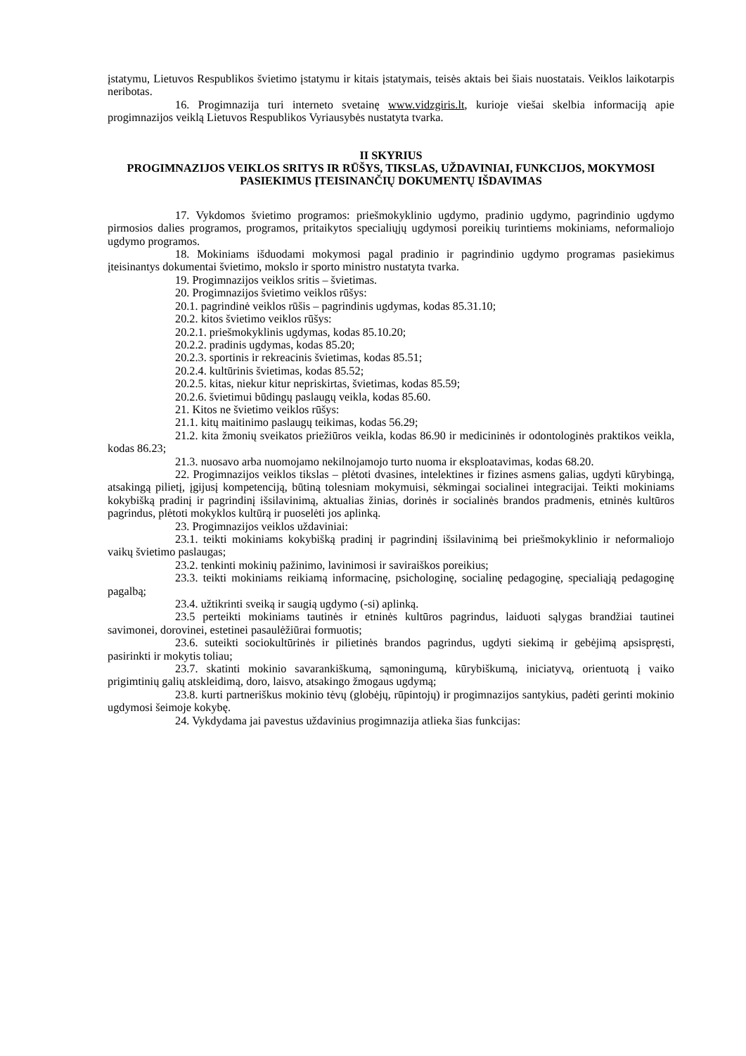įstatymu, Lietuvos Respublikos švietimo įstatymu ir kitais įstatymais, teisės aktais bei šiais nuostatais. Veiklos laikotarpis neribotas.
16. Progimnazija turi interneto svetainę www.vidzgiris.lt, kurioje viešai skelbia informaciją apie progimnazijos veiklą Lietuvos Respublikos Vyriausybės nustatyta tvarka.
II SKYRIUS
PROGIMNAZIJOS VEIKLOS SRITYS IR RŪŠYS, TIKSLAS, UŽDAVINIAI, FUNKCIJOS, MOKYMOSI PASIEKIMUS ĮTEISINANČIŲ DOKUMENTŲ IŠDAVIMAS
17. Vykdomos švietimo programos: priešmokyklinio ugdymo, pradinio ugdymo, pagrindinio ugdymo pirmosios dalies programos, programos, pritaikytos specialiųjų ugdymosi poreikių turintiems mokiniams, neformaliojo ugdymo programos.
18. Mokiniams išduodami mokymosi pagal pradinio ir pagrindinio ugdymo programas pasiekimus įteisinantys dokumentai švietimo, mokslo ir sporto ministro nustatyta tvarka.
19. Progimnazijos veiklos sritis – švietimas.
20. Progimnazijos švietimo veiklos rūšys:
20.1. pagrindinė veiklos rūšis – pagrindinis ugdymas, kodas 85.31.10;
20.2. kitos švietimo veiklos rūšys:
20.2.1. priešmokyklinis ugdymas, kodas 85.10.20;
20.2.2. pradinis ugdymas, kodas 85.20;
20.2.3. sportinis ir rekreacinis švietimas, kodas 85.51;
20.2.4. kultūrinis švietimas, kodas 85.52;
20.2.5. kitas, niekur kitur nepriskirtas, švietimas, kodas 85.59;
20.2.6. švietimui būdingų paslaugų veikla, kodas 85.60.
21. Kitos ne švietimo veiklos rūšys:
21.1. kitų maitinimo paslaugų teikimas, kodas 56.29;
21.2. kita žmonių sveikatos priežiūros veikla, kodas 86.90 ir medicininės ir odontologinės praktikos veikla, kodas 86.23;
21.3. nuosavo arba nuomojamo nekilnojamojo turto nuoma ir eksploatavimas, kodas 68.20.
22. Progimnazijos veiklos tikslas – plėtoti dvasines, intelektines ir fizines asmens galias, ugdyti kūrybingą, atsakingą pilietį, įgijusį kompetenciją, būtiną tolesniam mokymuisi, sėkmingai socialinei integracijai. Teikti mokiniams kokybišką pradinį ir pagrindinį išsilavinimą, aktualias žinias, dorinės ir socialinės brandos pradmenis, etninės kultūros pagrindus, plėtoti mokyklos kultūrą ir puoselėti jos aplinką.
23. Progimnazijos veiklos uždaviniai:
23.1. teikti mokiniams kokybišką pradinį ir pagrindinį išsilavinimą bei priešmokyklinio ir neformaliojo vaikų švietimo paslaugas;
23.2. tenkinti mokinių pažinimo, lavinimosi ir saviraiškos poreikius;
23.3. teikti mokiniams reikiamą informacinę, psichologinę, socialinę pedagoginę, specialiąją pedagoginę pagalbą;
23.4. užtikrinti sveiką ir saugią ugdymo (-si) aplinką.
23.5 perteikti mokiniams tautinės ir etninės kultūros pagrindus, laiduoti sąlygas brandžiai tautinei savimonei, dorovinei, estetinei pasaulėžiūrai formuotis;
23.6. suteikti sociokultūrinės ir pilietinės brandos pagrindus, ugdyti siekimą ir gebėjimą apsispręsti, pasirinkti ir mokytis toliau;
23.7. skatinti mokinio savarankiškumą, sąmoningumą, kūrybiškumą, iniciatyvą, orientuotą į vaiko prigimtinių galių atskleidimą, doro, laisvo, atsakingo žmogaus ugdymą;
23.8. kurti partneriškus mokinio tėvų (globėjų, rūpintojų) ir progimnazijos santykius, padėti gerinti mokinio ugdymosi šeimoje kokybę.
24. Vykdydama jai pavestus uždavinius progimnazija atlieka šias funkcijas: